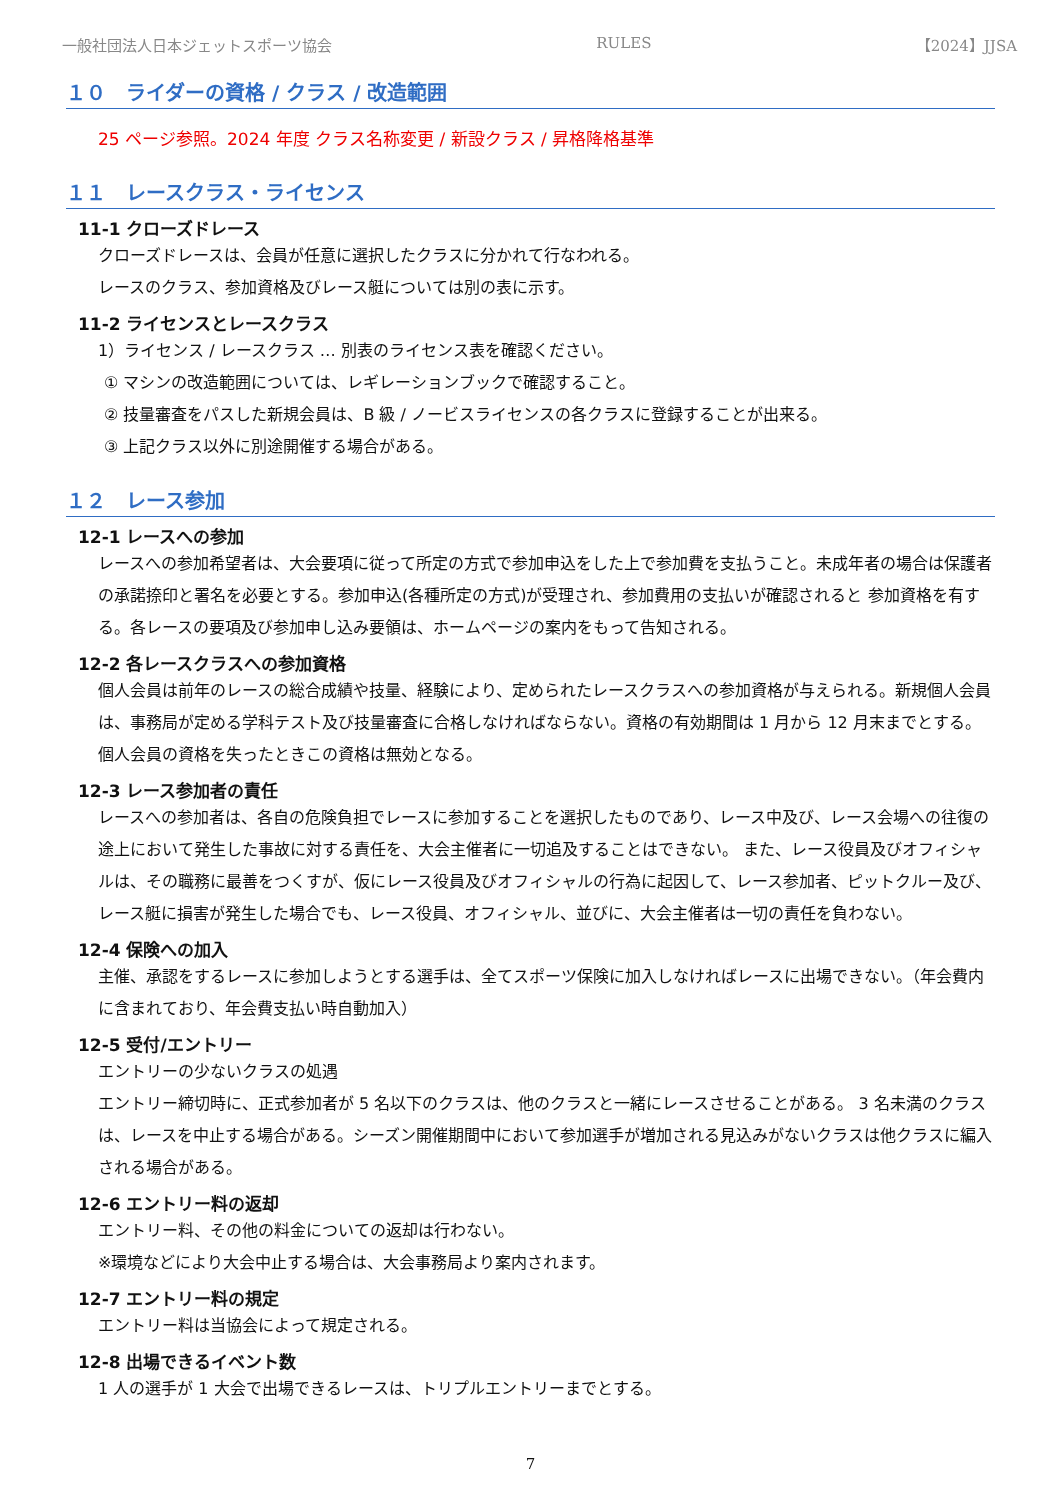一般社団法人日本ジェットスポーツ協会 RULES 【2024】JJSA
１０　ライダーの資格 / クラス / 改造範囲
25 ページ参照。2024 年度 クラス名称変更 / 新設クラス / 昇格降格基準
１１　レースクラス・ライセンス
11-1 クローズドレース
クローズドレースは、会員が任意に選択したクラスに分かれて行なわれる。
レースのクラス、参加資格及びレース艇については別の表に示す。
11-2 ライセンスとレースクラス
1）ライセンス / レースクラス … 別表のライセンス表を確認ください。
① マシンの改造範囲については、レギレーションブックで確認すること。
② 技量審査をパスした新規会員は、B 級 / ノービスライセンスの各クラスに登録することが出来る。
③ 上記クラス以外に別途開催する場合がある。
１２　レース参加
12-1 レースへの参加
レースへの参加希望者は、大会要項に従って所定の方式で参加申込をした上で参加費を支払うこと。未成年者の場合は保護者の承諾捺印と署名を必要とする。参加申込(各種所定の方式)が受理され、参加費用の支払いが確認されると 参加資格を有する。各レースの要項及び参加申し込み要領は、ホームページの案内をもって告知される。
12-2 各レースクラスへの参加資格
個人会員は前年のレースの総合成績や技量、経験により、定められたレースクラスへの参加資格が与えられる。新規個人会員は、事務局が定める学科テスト及び技量審査に合格しなければならない。資格の有効期間は 1 月から 12 月末までとする。個人会員の資格を失ったときこの資格は無効となる。
12-3 レース参加者の責任
レースへの参加者は、各自の危険負担でレースに参加することを選択したものであり、レース中及び、レース会場への往復の途上において発生した事故に対する責任を、大会主催者に一切追及することはできない。 また、レース役員及びオフィシャルは、その職務に最善をつくすが、仮にレース役員及びオフィシャルの行為に起因して、レース参加者、ピットクルー及び、レース艇に損害が発生した場合でも、レース役員、オフィシャル、並びに、大会主催者は一切の責任を負わない。
12-4 保険への加入
主催、承認をするレースに参加しようとする選手は、全てスポーツ保険に加入しなければレースに出場できない。（年会費内に含まれており、年会費支払い時自動加入）
12-5 受付/エントリー
エントリーの少ないクラスの処遇
エントリー締切時に、正式参加者が 5 名以下のクラスは、他のクラスと一緒にレースさせることがある。 3 名未満のクラスは、レースを中止する場合がある。シーズン開催期間中において参加選手が増加される見込みがないクラスは他クラスに編入される場合がある。
12-6 エントリー料の返却
エントリー料、その他の料金についての返却は行わない。
※環境などにより大会中止する場合は、大会事務局より案内されます。
12-7 エントリー料の規定
エントリー料は当協会によって規定される。
12-8 出場できるイベント数
1 人の選手が 1 大会で出場できるレースは、トリプルエントリーまでとする。
7